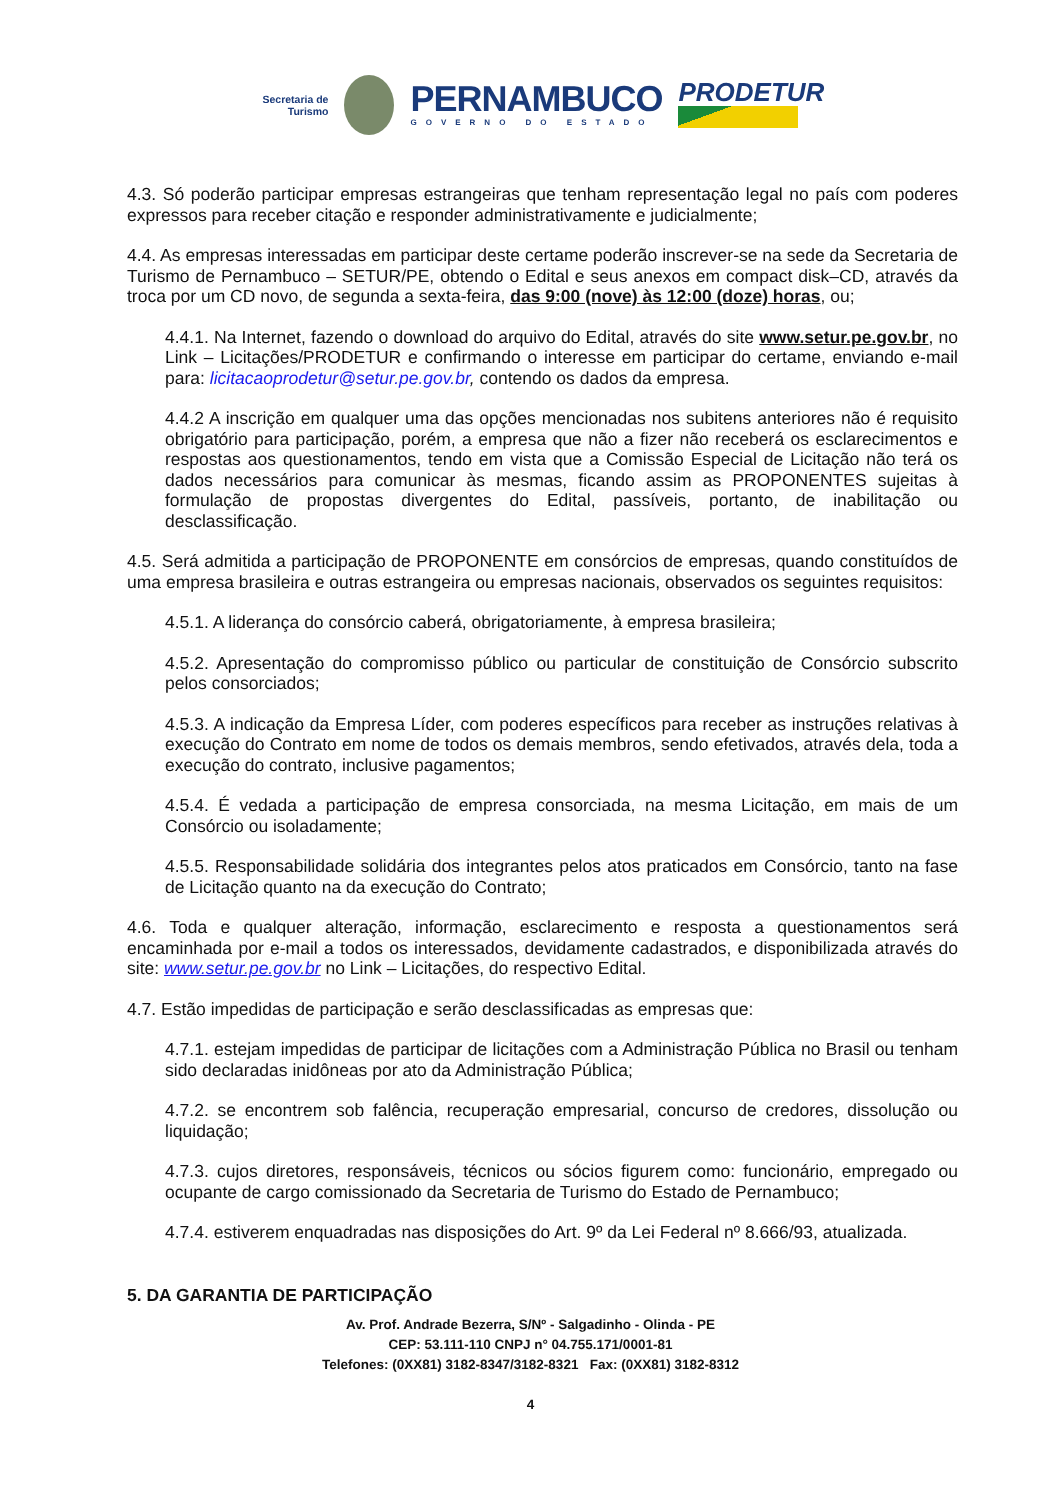Secretaria de
Turismo
PERNAMBUCO
GOVERNO DO ESTADO
PRODETUR
4.3. Só poderão participar empresas estrangeiras que tenham representação legal no país com poderes expressos para receber citação e responder administrativamente e judicialmente;
4.4. As empresas interessadas em participar deste certame poderão inscrever-se na sede da Secretaria de Turismo de Pernambuco – SETUR/PE, obtendo o Edital e seus anexos em compact disk–CD, através da troca por um CD novo, de segunda a sexta-feira, das 9:00 (nove) às 12:00 (doze) horas, ou;
4.4.1. Na Internet, fazendo o download do arquivo do Edital, através do site www.setur.pe.gov.br, no Link – Licitações/PRODETUR e confirmando o interesse em participar do certame, enviando e-mail para: licitacaoprodetur@setur.pe.gov.br, contendo os dados da empresa.
4.4.2 A inscrição em qualquer uma das opções mencionadas nos subitens anteriores não é requisito obrigatório para participação, porém, a empresa que não a fizer não receberá os esclarecimentos e respostas aos questionamentos, tendo em vista que a Comissão Especial de Licitação não terá os dados necessários para comunicar às mesmas, ficando assim as PROPONENTES sujeitas à formulação de propostas divergentes do Edital, passíveis, portanto, de inabilitação ou desclassificação.
4.5. Será admitida a participação de PROPONENTE em consórcios de empresas, quando constituídos de uma empresa brasileira e outras estrangeira ou empresas nacionais, observados os seguintes requisitos:
4.5.1. A liderança do consórcio caberá, obrigatoriamente, à empresa brasileira;
4.5.2. Apresentação do compromisso público ou particular de constituição de Consórcio subscrito pelos consorciados;
4.5.3. A indicação da Empresa Líder, com poderes específicos para receber as instruções relativas à execução do Contrato em nome de todos os demais membros, sendo efetivados, através dela, toda a execução do contrato, inclusive pagamentos;
4.5.4. É vedada a participação de empresa consorciada, na mesma Licitação, em mais de um Consórcio ou isoladamente;
4.5.5. Responsabilidade solidária dos integrantes pelos atos praticados em Consórcio, tanto na fase de Licitação quanto na da execução do Contrato;
4.6. Toda e qualquer alteração, informação, esclarecimento e resposta a questionamentos será encaminhada por e-mail a todos os interessados, devidamente cadastrados, e disponibilizada através do site: www.setur.pe.gov.br no Link – Licitações, do respectivo Edital.
4.7. Estão impedidas de participação e serão desclassificadas as empresas que:
4.7.1. estejam impedidas de participar de licitações com a Administração Pública no Brasil ou tenham sido declaradas inidôneas por ato da Administração Pública;
4.7.2. se encontrem sob falência, recuperação empresarial, concurso de credores, dissolução ou liquidação;
4.7.3. cujos diretores, responsáveis, técnicos ou sócios figurem como: funcionário, empregado ou ocupante de cargo comissionado da Secretaria de Turismo do Estado de Pernambuco;
4.7.4. estiverem enquadradas nas disposições do Art. 9º da Lei Federal nº 8.666/93, atualizada.
5. DA GARANTIA DE PARTICIPAÇÃO
Av. Prof. Andrade Bezerra, S/Nº - Salgadinho - Olinda - PE
CEP: 53.111-110 CNPJ n° 04.755.171/0001-81
Telefones: (0XX81) 3182-8347/3182-8321 Fax: (0XX81) 3182-8312
4